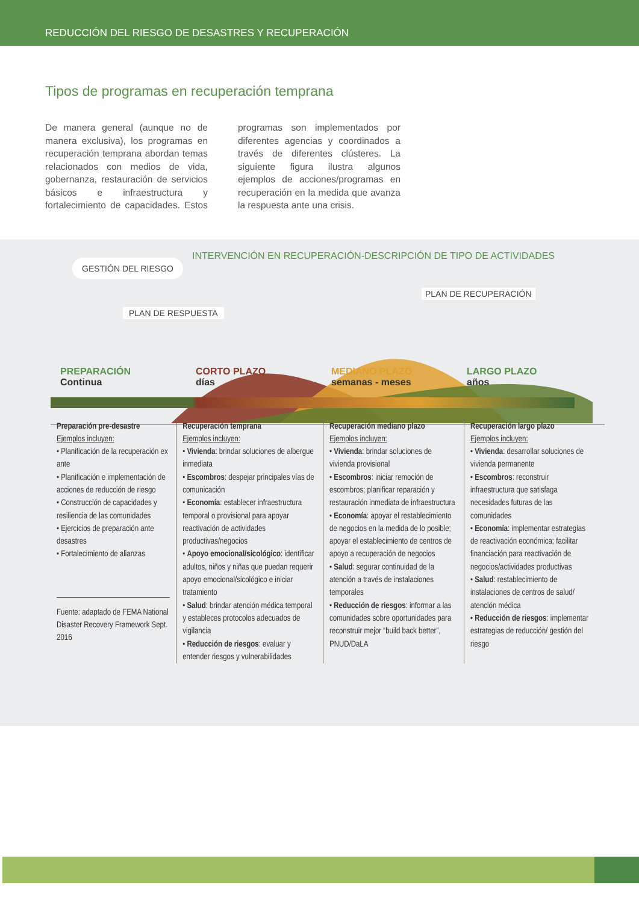REDUCCIÓN DEL RIESGO DE DESASTRES Y RECUPERACIÓN
Tipos de programas en recuperación temprana
De manera general (aunque no de manera exclusiva), los programas en recuperación temprana abordan temas relacionados con medios de vida, gobernanza, restauración de servicios básicos e infraestructura y fortalecimiento de capacidades. Estos programas son implementados por diferentes agencias y coordinados a través de diferentes clústeres. La siguiente figura ilustra algunos ejemplos de acciones/programas en recuperación en la medida que avanza la respuesta ante una crisis.
GESTIÓN DEL RIESGO
INTERVENCIÓN EN RECUPERACIÓN-DESCRIPCIÓN DE TIPO DE ACTIVIDADES
PLAN DE RECUPERACIÓN
PLAN DE RESPUESTA
PREPARACIÓN
Continua
CORTO PLAZO
días
MEDIANO PLAZO
semanas - meses
LARGO PLAZO
años
Preparación pre-desastre
Ejemplos incluyen:
• Planificación de la recuperación ex ante
• Planificación e implementación de acciones de reducción de riesgo
• Construcción de capacidades y resiliencia de las comunidades
• Ejercicios de preparación ante desastres
• Fortalecimiento de alianzas
Fuente: adaptado de FEMA National Disaster Recovery Framework Sept. 2016
Recuperación temprana
Ejemplos incluyen:
• Vivienda: brindar soluciones de albergue inmediata
• Escombros: despejar principales vías de comunicación
• Economía: establecer infraestructura temporal o provisional para apoyar reactivación de actividades productivas/negocios
• Apoyo emocional/sicológico: identificar adultos, niños y niñas que puedan requerir apoyo emocional/sicológico e iniciar tratamiento
• Salud: brindar atención médica temporal y estableces protocolos adecuados de vigilancia
• Reducción de riesgos: evaluar y entender riesgos y vulnerabilidades
Recuperación mediano plazo
Ejemplos incluyen:
• Vivienda: brindar soluciones de vivienda provisional
• Escombros: iniciar remoción de escombros; planificar reparación y restauración inmediata de infraestructura
• Economía: apoyar el restablecimiento de negocios en la medida de lo posible; apoyar el establecimiento de centros de apoyo a recuperación de negocios
• Salud: segurar continuidad de la atención a través de instalaciones temporales
• Reducción de riesgos: informar a las comunidades sobre oportunidades para reconstruir mejor “build back better”, PNUD/DaLA
Recuperación largo plazo
Ejemplos incluyen:
• Vivienda: desarrollar soluciones de vivienda permanente
• Escombros: reconstruir infraestructura que satisfaga necesidades futuras de las comunidades
• Economía: implementar estrategias de reactivación económica; facilitar financiación para reactivación de negocios/actividades productivas
• Salud: restablecimiento de instalaciones de centros de salud/ atención médica
• Reducción de riesgos: implementar estrategias de reducción/ gestión del riesgo